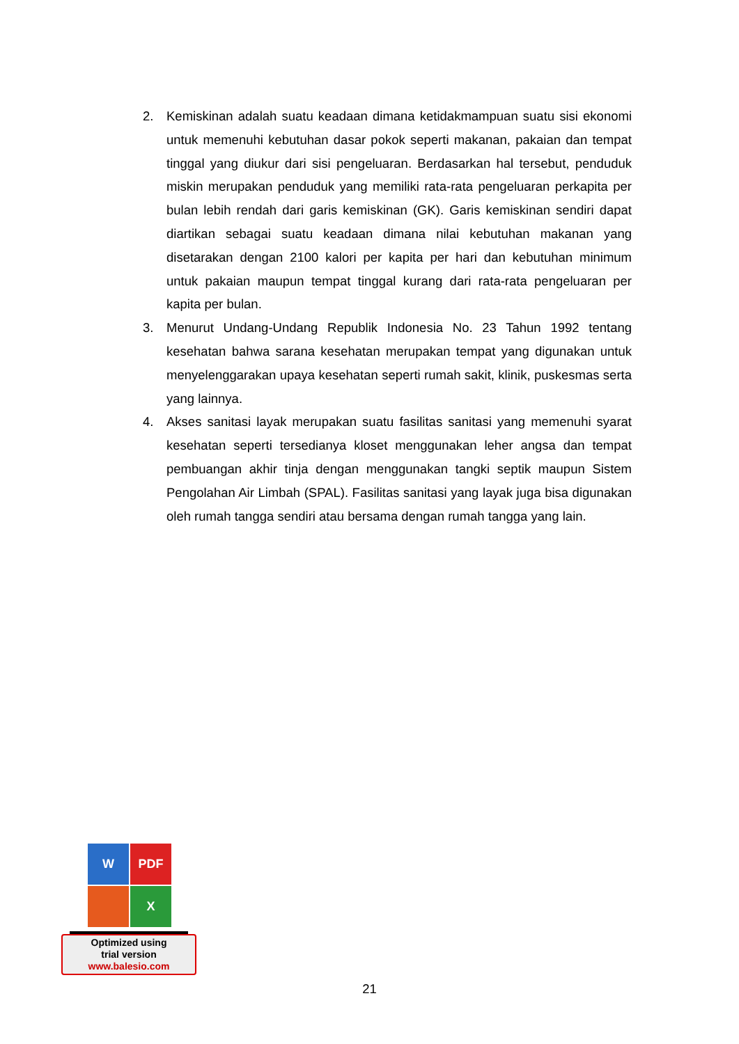2. Kemiskinan adalah suatu keadaan dimana ketidakmampuan suatu sisi ekonomi untuk memenuhi kebutuhan dasar pokok seperti makanan, pakaian dan tempat tinggal yang diukur dari sisi pengeluaran. Berdasarkan hal tersebut, penduduk miskin merupakan penduduk yang memiliki rata-rata pengeluaran perkapita per bulan lebih rendah dari garis kemiskinan (GK). Garis kemiskinan sendiri dapat diartikan sebagai suatu keadaan dimana nilai kebutuhan makanan yang disetarakan dengan 2100 kalori per kapita per hari dan kebutuhan minimum untuk pakaian maupun tempat tinggal kurang dari rata-rata pengeluaran per kapita per bulan.
3. Menurut Undang-Undang Republik Indonesia No. 23 Tahun 1992 tentang kesehatan bahwa sarana kesehatan merupakan tempat yang digunakan untuk menyelenggarakan upaya kesehatan seperti rumah sakit, klinik, puskesmas serta yang lainnya.
4. Akses sanitasi layak merupakan suatu fasilitas sanitasi yang memenuhi syarat kesehatan seperti tersedianya kloset menggunakan leher angsa dan tempat pembuangan akhir tinja dengan menggunakan tangki septik maupun Sistem Pengolahan Air Limbah (SPAL). Fasilitas sanitasi yang layak juga bisa digunakan oleh rumah tangga sendiri atau bersama dengan rumah tangga yang lain.
W
PDF
X
Optimized using
trial version
www.balesio.com
21